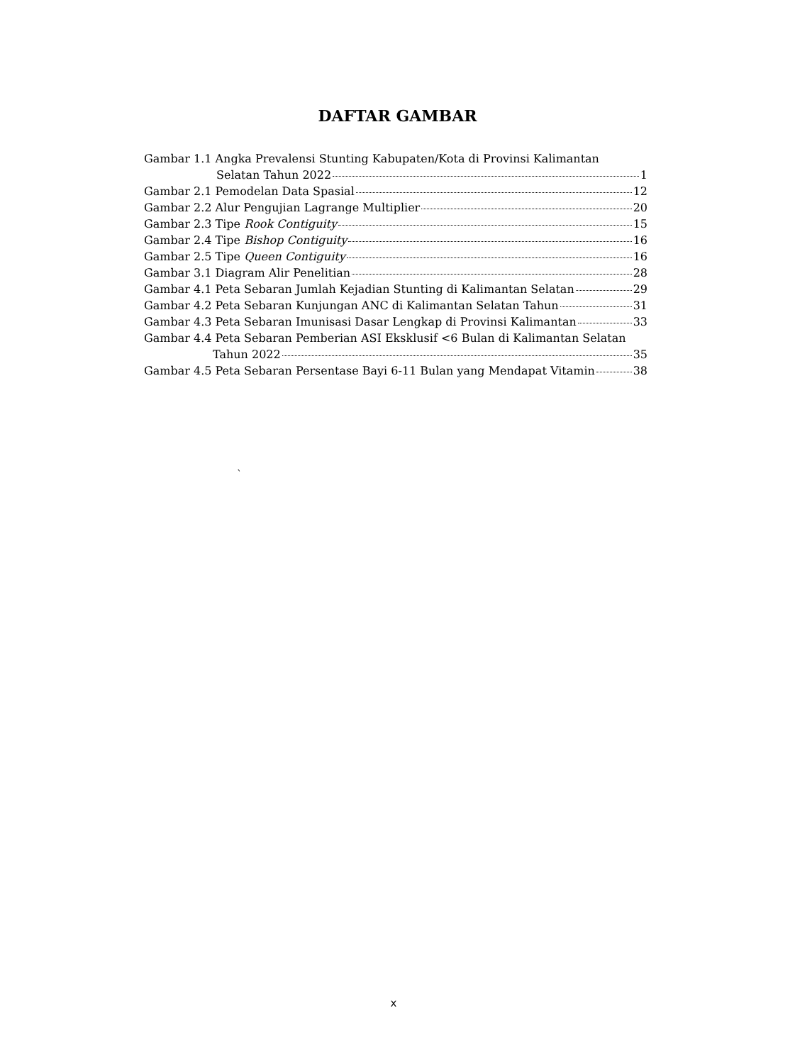DAFTAR GAMBAR
Gambar 1.1 Angka Prevalensi Stunting Kabupaten/Kota di Provinsi Kalimantan
Selatan Tahun 2022 1
Gambar 2.1 Pemodelan Data Spasial 12
Gambar 2.2 Alur Pengujian Lagrange Multiplier 20
Gambar 2.3 Tipe Rook Contiguity 15
Gambar 2.4 Tipe Bishop Contiguity 16
Gambar 2.5 Tipe Queen Contiguity 16
Gambar 3.1 Diagram Alir Penelitian 28
Gambar 4.1 Peta Sebaran Jumlah Kejadian Stunting di Kalimantan Selatan 29
Gambar 4.2 Peta Sebaran Kunjungan ANC di Kalimantan Selatan Tahun 31
Gambar 4.3 Peta Sebaran Imunisasi Dasar Lengkap di Provinsi Kalimantan 33
Gambar 4.4 Peta Sebaran Pemberian ASI Eksklusif <6 Bulan di Kalimantan Selatan
Tahun 2022 35
Gambar 4.5 Peta Sebaran Persentase Bayi 6-11 Bulan yang Mendapat Vitamin 38
`
x